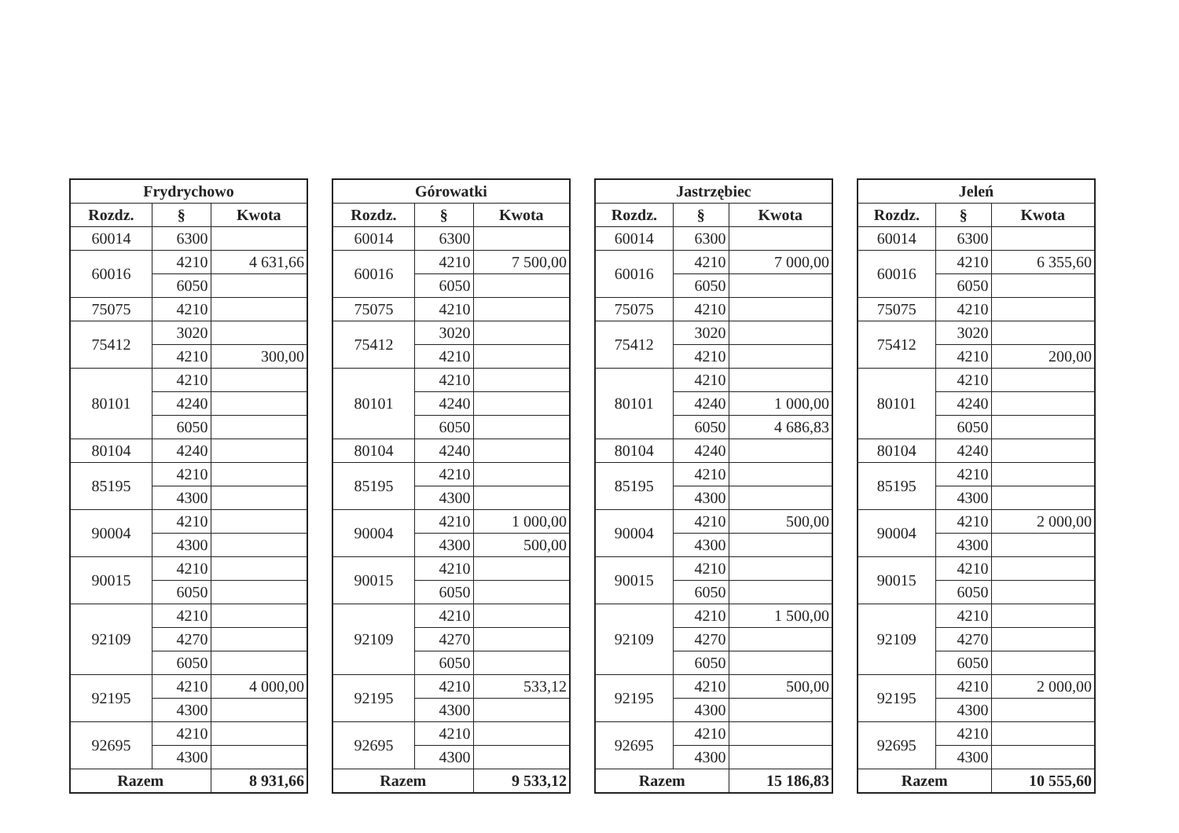| Frydrychowo | | |
| --- | --- | --- |
| Rozdz. | § | Kwota |
| 60014 | 6300 | |
| 60016 | 4210 | 4 631,66 |
| | 6050 | |
| 75075 | 4210 | |
| 75412 | 3020 | |
| | 4210 | 300,00 |
| 80101 | 4210 | |
| | 4240 | |
| | 6050 | |
| 80104 | 4240 | |
| 85195 | 4210 | |
| | 4300 | |
| 90004 | 4210 | |
| | 4300 | |
| 90015 | 4210 | |
| | 6050 | |
| 92109 | 4210 | |
| | 4270 | |
| | 6050 | |
| 92195 | 4210 | 4 000,00 |
| | 4300 | |
| 92695 | 4210 | |
| | 4300 | |
| Razem | | 8 931,66 |
| Górowatki | | |
| --- | --- | --- |
| Rozdz. | § | Kwota |
| 60014 | 6300 | |
| 60016 | 4210 | 7 500,00 |
| | 6050 | |
| 75075 | 4210 | |
| 75412 | 3020 | |
| | 4210 | |
| 80101 | 4210 | |
| | 4240 | |
| | 6050 | |
| 80104 | 4240 | |
| 85195 | 4210 | |
| | 4300 | |
| 90004 | 4210 | 1 000,00 |
| | 4300 | 500,00 |
| 90015 | 4210 | |
| | 6050 | |
| 92109 | 4210 | |
| | 4270 | |
| | 6050 | |
| 92195 | 4210 | 533,12 |
| | 4300 | |
| 92695 | 4210 | |
| | 4300 | |
| Razem | | 9 533,12 |
| Jastrzębiec | | |
| --- | --- | --- |
| Rozdz. | § | Kwota |
| 60014 | 6300 | |
| 60016 | 4210 | 7 000,00 |
| | 6050 | |
| 75075 | 4210 | |
| 75412 | 3020 | |
| | 4210 | |
| 80101 | 4210 | |
| | 4240 | 1 000,00 |
| | 6050 | 4 686,83 |
| 80104 | 4240 | |
| 85195 | 4210 | |
| | 4300 | |
| 90004 | 4210 | 500,00 |
| | 4300 | |
| 90015 | 4210 | |
| | 6050 | |
| 92109 | 4210 | 1 500,00 |
| | 4270 | |
| | 6050 | |
| 92195 | 4210 | 500,00 |
| | 4300 | |
| 92695 | 4210 | |
| | 4300 | |
| Razem | | 15 186,83 |
| Jeleń | | |
| --- | --- | --- |
| Rozdz. | § | Kwota |
| 60014 | 6300 | |
| 60016 | 4210 | 6 355,60 |
| | 6050 | |
| 75075 | 4210 | |
| 75412 | 3020 | |
| | 4210 | 200,00 |
| 80101 | 4210 | |
| | 4240 | |
| | 6050 | |
| 80104 | 4240 | |
| 85195 | 4210 | |
| | 4300 | |
| 90004 | 4210 | 2 000,00 |
| | 4300 | |
| 90015 | 4210 | |
| | 6050 | |
| 92109 | 4210 | |
| | 4270 | |
| | 6050 | |
| 92195 | 4210 | 2 000,00 |
| | 4300 | |
| 92695 | 4210 | |
| | 4300 | |
| Razem | | 10 555,60 |